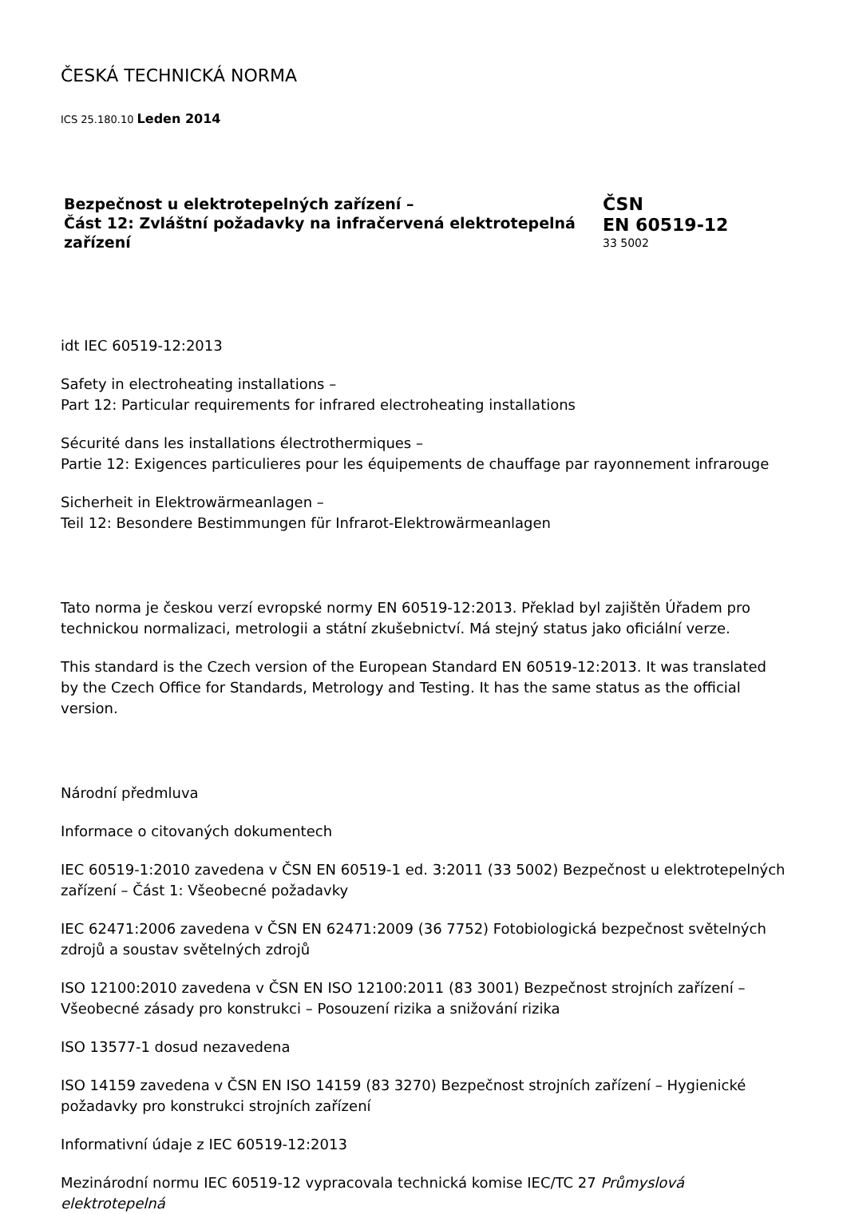ČESKÁ TECHNICKÁ NORMA
ICS 25.180.10 Leden 2014
Bezpečnost u elektrotepelných zařízení –
Část 12: Zvláštní požadavky na infračervená elektrotepelná zařízení
ČSN
EN 60519-12
33 5002
idt IEC 60519-12:2013
Safety in electroheating installations –
Part 12: Particular requirements for infrared electroheating installations
Sécurité dans les installations électrothermiques –
Partie 12: Exigences particulieres pour les équipements de chauffage par rayonnement infrarouge
Sicherheit in Elektrowärmeanlagen –
Teil 12: Besondere Bestimmungen für Infrarot-Elektrowärmeanlagen
Tato norma je českou verzí evropské normy EN 60519-12:2013. Překlad byl zajištěn Úřadem pro technickou normalizaci, metrologii a státní zkušebnictví. Má stejný status jako oficiální verze.
This standard is the Czech version of the European Standard EN 60519-12:2013. It was translated by the Czech Office for Standards, Metrology and Testing. It has the same status as the official version.
Národní předmluva
Informace o citovaných dokumentech
IEC 60519-1:2010 zavedena v ČSN EN 60519-1 ed. 3:2011 (33 5002) Bezpečnost u elektrotepelných zařízení – Část 1: Všeobecné požadavky
IEC 62471:2006 zavedena v ČSN EN 62471:2009 (36 7752) Fotobiologická bezpečnost světelných zdrojů a soustav světelných zdrojů
ISO 12100:2010 zavedena v ČSN EN ISO 12100:2011 (83 3001) Bezpečnost strojních zařízení – Všeobecné zásady pro konstrukci – Posouzení rizika a snižování rizika
ISO 13577-1 dosud nezavedena
ISO 14159 zavedena v ČSN EN ISO 14159 (83 3270) Bezpečnost strojních zařízení – Hygienické požadavky pro konstrukci strojních zařízení
Informativní údaje z IEC 60519-12:2013
Mezinárodní normu IEC 60519-12 vypracovala technická komise IEC/TC 27 Průmyslová elektrotepelná